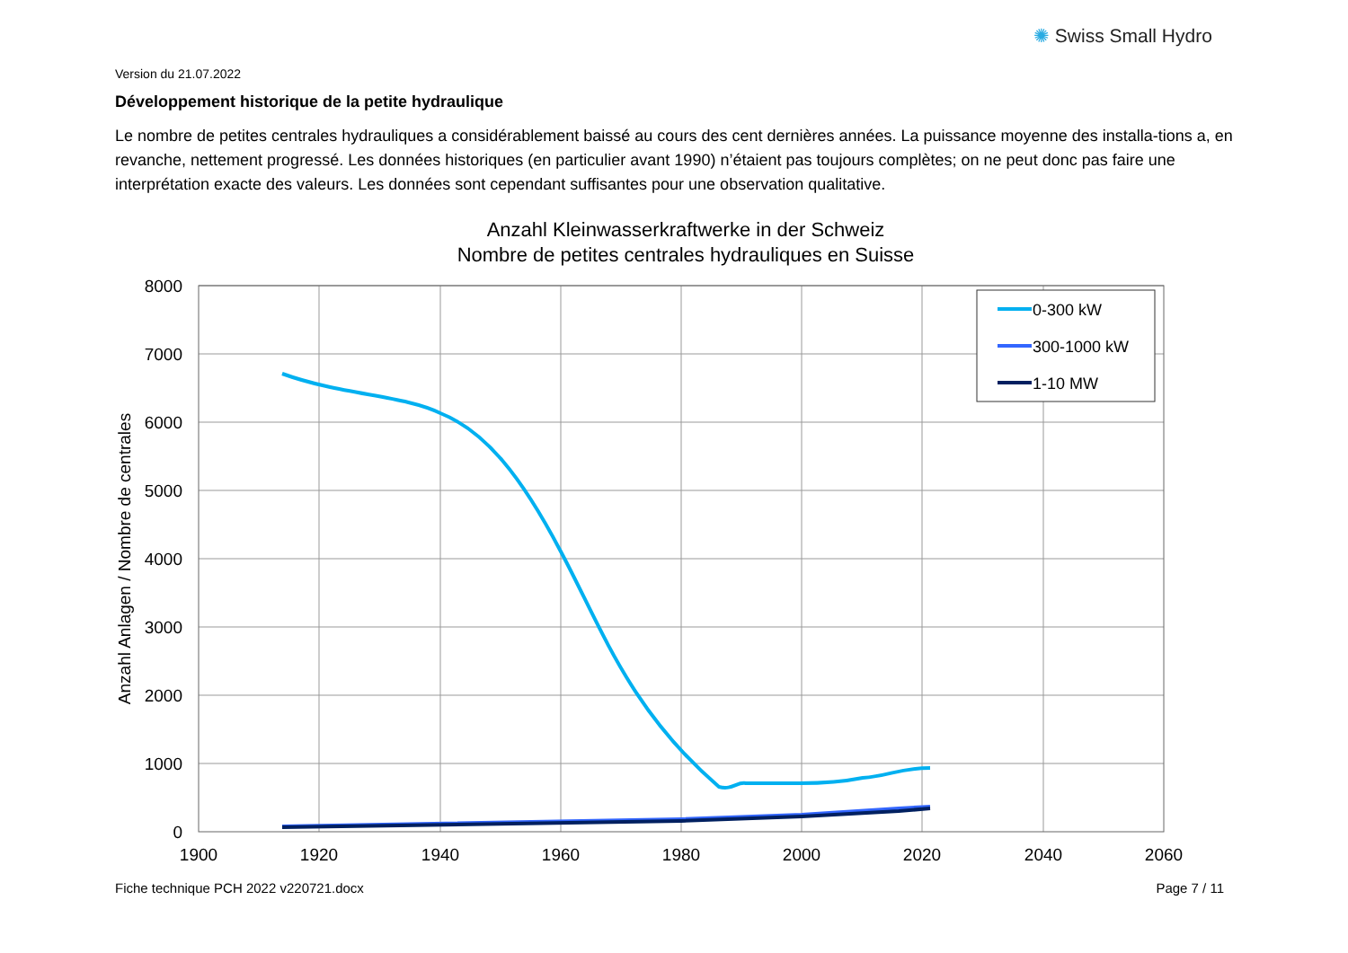Version du 21.07.2022
✺ Swiss Small Hydro
Développement historique de la petite hydraulique
Le nombre de petites centrales hydrauliques a considérablement baissé au cours des cent dernières années. La puissance moyenne des installa-tions a, en revanche, nettement progressé. Les données historiques (en particulier avant 1990) n’étaient pas toujours complètes; on ne peut donc pas faire une interprétation exacte des valeurs. Les données sont cependant suffisantes pour une observation qualitative.
Anzahl Kleinwasserkraftwerke in der Schweiz
Nombre de petites centrales hydrauliques en Suisse
8000
7000
6000
5000
4000
3000
2000
1000
0
1900
1920
1940
1960
1980
2000
2020
2040
2060
Anzahl Anlagen / Nombre de centrales
0-300 kW
300-1000 kW
1-10 MW
Fiche technique PCH 2022 v220721.docx
Page 7 / 11